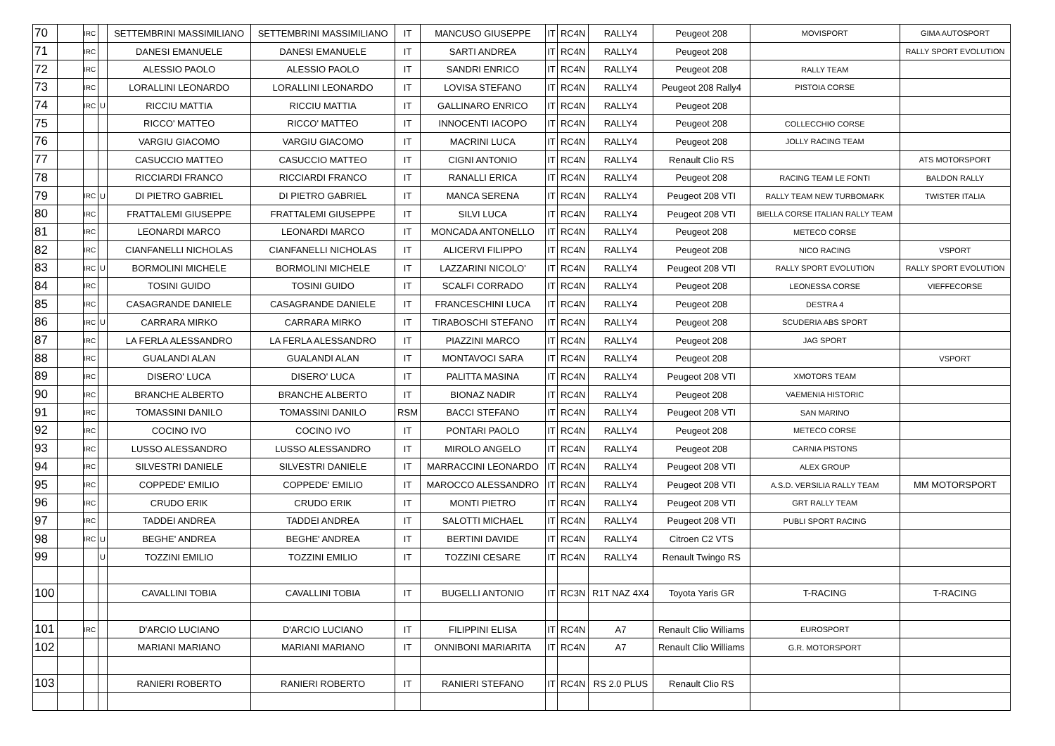| 70 | | IRC | | SETTEMBRINI MASSIMILIANO | SETTEMBRINI MASSIMILIANO | IT | MANCUSO GIUSEPPE | IT | RC4N | RALLY4 | Peugeot 208 | MOVISPORT | GIMA AUTOSPORT |
| 71 | | IRC | | DANESI EMANUELE | DANESI EMANUELE | IT | SARTI ANDREA | IT | RC4N | RALLY4 | Peugeot 208 | | RALLY SPORT EVOLUTION |
| 72 | | IRC | | ALESSIO PAOLO | ALESSIO PAOLO | IT | SANDRI ENRICO | IT | RC4N | RALLY4 | Peugeot 208 | RALLY TEAM | |
| 73 | | IRC | | LORALLINI LEONARDO | LORALLINI LEONARDO | IT | LOVISA STEFANO | IT | RC4N | RALLY4 | Peugeot 208 Rally4 | PISTOIA CORSE | |
| 74 | | IRC | U | RICCIU MATTIA | RICCIU MATTIA | IT | GALLINARO ENRICO | IT | RC4N | RALLY4 | Peugeot 208 | | |
| 75 | | | | RICCO' MATTEO | RICCO' MATTEO | IT | INNOCENTI IACOPO | IT | RC4N | RALLY4 | Peugeot 208 | COLLECCHIO CORSE | |
| 76 | | | | VARGIU GIACOMO | VARGIU GIACOMO | IT | MACRINI LUCA | IT | RC4N | RALLY4 | Peugeot 208 | JOLLY RACING TEAM | |
| 77 | | | | CASUCCIO MATTEO | CASUCCIO MATTEO | IT | CIGNI ANTONIO | IT | RC4N | RALLY4 | Renault Clio RS | | ATS MOTORSPORT |
| 78 | | | | RICCIARDI FRANCO | RICCIARDI FRANCO | IT | RANALLI ERICA | IT | RC4N | RALLY4 | Peugeot 208 | RACING TEAM LE FONTI | BALDON RALLY |
| 79 | | IRC | U | DI PIETRO GABRIEL | DI PIETRO GABRIEL | IT | MANCA SERENA | IT | RC4N | RALLY4 | Peugeot 208 VTI | RALLY TEAM NEW TURBOMARK | TWISTER ITALIA |
| 80 | | IRC | | FRATTALEMI GIUSEPPE | FRATTALEMI GIUSEPPE | IT | SILVI LUCA | IT | RC4N | RALLY4 | Peugeot 208 VTI | BIELLA CORSE ITALIAN RALLY TEAM | |
| 81 | | IRC | | LEONARDI MARCO | LEONARDI MARCO | IT | MONCADA ANTONELLO | IT | RC4N | RALLY4 | Peugeot 208 | METECO CORSE | |
| 82 | | IRC | | CIANFANELLI NICHOLAS | CIANFANELLI NICHOLAS | IT | ALICERVI FILIPPO | IT | RC4N | RALLY4 | Peugeot 208 | NICO RACING | VSPORT |
| 83 | | IRC | U | BORMOLINI MICHELE | BORMOLINI MICHELE | IT | LAZZARINI NICOLO' | IT | RC4N | RALLY4 | Peugeot 208 VTI | RALLY SPORT EVOLUTION | RALLY SPORT EVOLUTION |
| 84 | | IRC | | TOSINI GUIDO | TOSINI GUIDO | IT | SCALFI CORRADO | IT | RC4N | RALLY4 | Peugeot 208 | LEONESSA CORSE | VIEFFECORSE |
| 85 | | IRC | | CASAGRANDE DANIELE | CASAGRANDE DANIELE | IT | FRANCESCHINI LUCA | IT | RC4N | RALLY4 | Peugeot 208 | DESTRA 4 | |
| 86 | | IRC | U | CARRARA MIRKO | CARRARA MIRKO | IT | TIRABOSCHI STEFANO | IT | RC4N | RALLY4 | Peugeot 208 | SCUDERIA ABS SPORT | |
| 87 | | IRC | | LA FERLA ALESSANDRO | LA FERLA ALESSANDRO | IT | PIAZZINI MARCO | IT | RC4N | RALLY4 | Peugeot 208 | JAG SPORT | |
| 88 | | IRC | | GUALANDI ALAN | GUALANDI ALAN | IT | MONTAVOCI SARA | IT | RC4N | RALLY4 | Peugeot 208 | | VSPORT |
| 89 | | IRC | | DISERO' LUCA | DISERO' LUCA | IT | PALITTA MASINA | IT | RC4N | RALLY4 | Peugeot 208 VTI | XMOTORS TEAM | |
| 90 | | IRC | | BRANCHE ALBERTO | BRANCHE ALBERTO | IT | BIONAZ NADIR | IT | RC4N | RALLY4 | Peugeot 208 | VAEMENIA HISTORIC | |
| 91 | | IRC | | TOMASSINI DANILO | TOMASSINI DANILO | RSM | BACCI STEFANO | IT | RC4N | RALLY4 | Peugeot 208 VTI | SAN MARINO | |
| 92 | | IRC | | COCINO IVO | COCINO IVO | IT | PONTARI PAOLO | IT | RC4N | RALLY4 | Peugeot 208 | METECO CORSE | |
| 93 | | IRC | | LUSSO ALESSANDRO | LUSSO ALESSANDRO | IT | MIROLO ANGELO | IT | RC4N | RALLY4 | Peugeot 208 | CARNIA PISTONS | |
| 94 | | IRC | | SILVESTRI DANIELE | SILVESTRI DANIELE | IT | MARRACCINI LEONARDO | IT | RC4N | RALLY4 | Peugeot 208 VTI | ALEX GROUP | |
| 95 | | IRC | | COPPEDE' EMILIO | COPPEDE' EMILIO | IT | MAROCCO ALESSANDRO | IT | RC4N | RALLY4 | Peugeot 208 VTI | A.S.D. VERSILIA RALLY TEAM | MM MOTORSPORT |
| 96 | | IRC | | CRUDO ERIK | CRUDO ERIK | IT | MONTI PIETRO | IT | RC4N | RALLY4 | Peugeot 208 VTI | GRT RALLY TEAM | |
| 97 | | IRC | | TADDEI ANDREA | TADDEI ANDREA | IT | SALOTTI MICHAEL | IT | RC4N | RALLY4 | Peugeot 208 VTI | PUBLI SPORT RACING | |
| 98 | | IRC | U | BEGHE' ANDREA | BEGHE' ANDREA | IT | BERTINI DAVIDE | IT | RC4N | RALLY4 | Citroen C2 VTS | | |
| 99 | | | U | TOZZINI EMILIO | TOZZINI EMILIO | IT | TOZZINI CESARE | IT | RC4N | RALLY4 | Renault Twingo RS | | |
| 100 | | | | CAVALLINI TOBIA | CAVALLINI TOBIA | IT | BUGELLI ANTONIO | IT | RC3N | R1T NAZ 4X4 | Toyota Yaris GR | T-RACING | T-RACING |
| 101 | | IRC | | D'ARCIO LUCIANO | D'ARCIO LUCIANO | IT | FILIPPINI ELISA | IT | RC4N | A7 | Renault Clio Williams | EUROSPORT | |
| 102 | | | | MARIANI MARIANO | MARIANI MARIANO | IT | ONNIBONI MARIARITA | IT | RC4N | A7 | Renault Clio Williams | G.R. MOTORSPORT | |
| 103 | | | | RANIERI ROBERTO | RANIERI ROBERTO | IT | RANIERI STEFANO | IT | RC4N | RS 2.0 PLUS | Renault Clio RS | | |